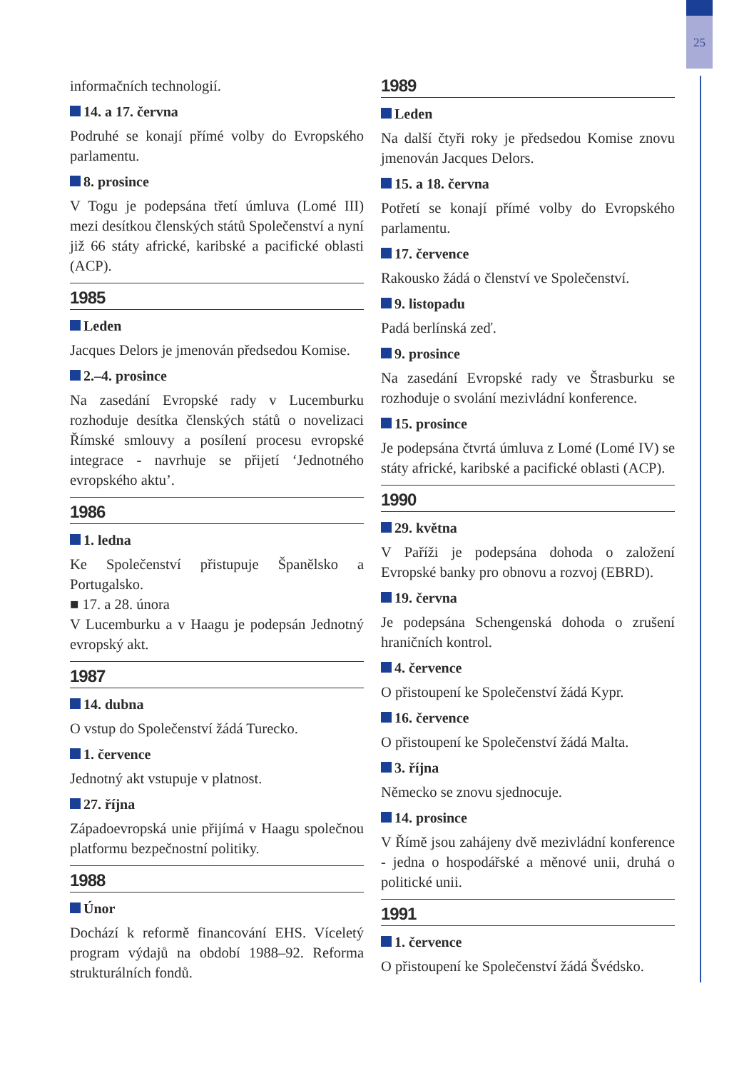25
informačních technologií.
14. a 17. června
Podruhé se konají přímé volby do Evropského parlamentu.
8. prosince
V Togu je podepsána třetí úmluva (Lomé III) mezi desítkou členských států Společenství a nyní již 66 státy africké, karibské a pacifické oblasti (ACP).
1985
Leden
Jacques Delors je jmenován předsedou Komise.
2.–4. prosince
Na zasedání Evropské rady v Lucemburku rozhoduje desítka členských států o novelizaci Římské smlouvy a posílení procesu evropské integrace - navrhuje se přijetí ‘Jednotného evropského aktu’.
1986
1. ledna
Ke Společenství přistupuje Španělsko a Portugalsko.
■ 17. a 28. února
V Lucemburku a v Haagu je podepsán Jednotný evropský akt.
1987
14. dubna
O vstup do Společenství žádá Turecko.
1. července
Jednotný akt vstupuje v platnost.
27. října
Západoevropská unie přijímá v Haagu společnou platformu bezpečnostní politiky.
1988
Únor
Dochází k reformě financování EHS. Víceletý program výdajů na období 1988–92. Reforma strukturálních fondů.
1989
Leden
Na další čtyři roky je předsedou Komise znovu jmenován Jacques Delors.
15. a 18. června
Potřetí se konají přímé volby do Evropského parlamentu.
17. července
Rakousko žádá o členství ve Společenství.
9. listopadu
Padá berlínská zeď.
9. prosince
Na zasedání Evropské rady ve Štrasburku se rozhoduje o svolání mezivládní konference.
15. prosince
Je podepsána čtvrtá úmluva z Lomé (Lomé IV) se státy africké, karibské a pacifické oblasti (ACP).
1990
29. května
V Paříži je podepsána dohoda o založení Evropské banky pro obnovu a rozvoj (EBRD).
19. června
Je podepsána Schengenská dohoda o zrušení hraničních kontrol.
4. července
O přistoupení ke Společenství žádá Kypr.
16. července
O přistoupení ke Společenství žádá Malta.
3. října
Německo se znovu sjednocuje.
14. prosince
V Římě jsou zahájeny dvě mezivládní konference - jedna o hospodářské a měnové unii, druhá o politické unii.
1991
1. července
O přistoupení ke Společenství žádá Švédsko.